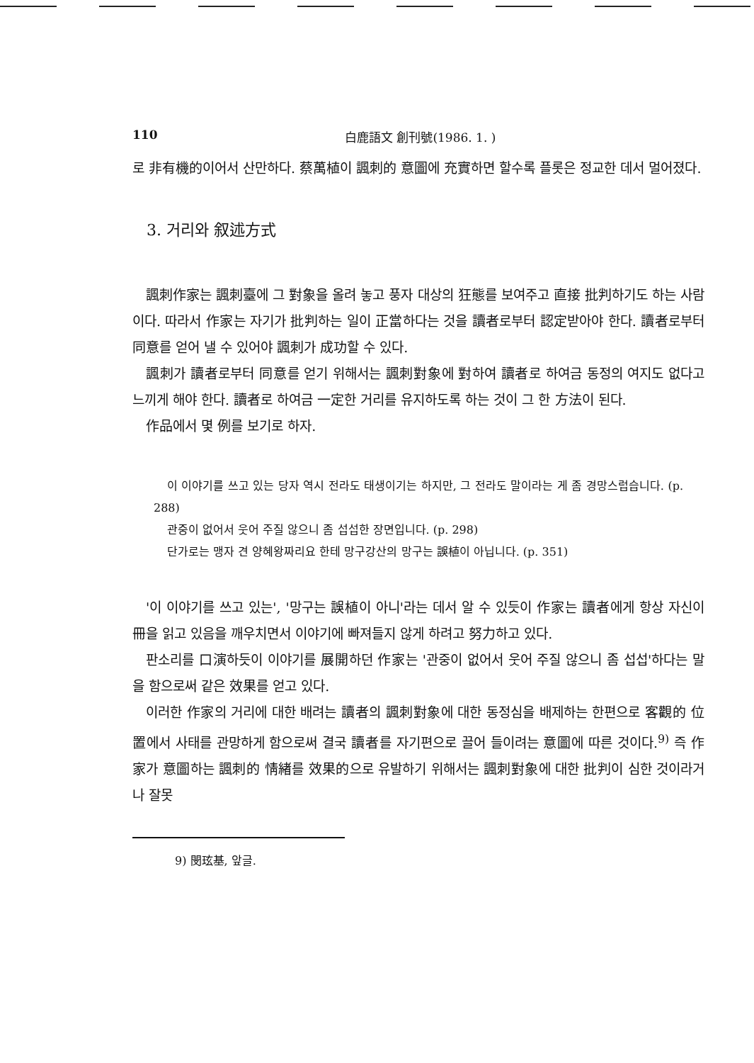110 白鹿語文 創刊號(1986. 1. )
로 非有機的이어서 산만하다. 蔡萬植이 諷刺的 意圖에 充實하면 할수록 플롯은 정교한 데서 멀어졌다.
3. 거리와 叙述方式
諷刺作家는 諷刺臺에 그 對象을 올려 놓고 풍자 대상의 狂態를 보여주고 直接 批判하기도 하는 사람이다. 따라서 作家는 자기가 批判하는 일이 正當하다는 것을 讀者로부터 認定받아야 한다. 讀者로부터 同意를 얻어 낼 수 있어야 諷刺가 成功할 수 있다.
諷刺가 讀者로부터 同意를 얻기 위해서는 諷刺對象에 對하여 讀者로 하여금 동정의 여지도 없다고 느끼게 해야 한다. 讀者로 하여금 一定한 거리를 유지하도록 하는 것이 그 한 方法이 된다.
作品에서 몇 例를 보기로 하자.
이 이야기를 쓰고 있는 당자 역시 전라도 태생이기는 하지만, 그 전라도 말이라는 게 좀 경망스럽습니다. (p. 288)
관중이 없어서 웃어 주질 않으니 좀 섭섭한 장면입니다. (p. 298)
단가로는 맹자 견 양혜왕짜리요 한테 망구강산의 망구는 誤植이 아닙니다. (p. 351)
'이 이야기를 쓰고 있는', '망구는 誤植이 아니'라는 데서 알 수 있듯이 作家는 讀者에게 항상 자신이 冊을 읽고 있음을 깨우치면서 이야기에 빠져들지 않게 하려고 努力하고 있다.
판소리를 口演하듯이 이야기를 展開하던 作家는 '관중이 없어서 웃어 주질 않으니 좀 섭섭'하다는 말을 함으로써 같은 效果를 얻고 있다.
이러한 作家의 거리에 대한 배려는 讀者의 諷刺對象에 대한 동정심을 배제하는 한편으로 客觀的 位置에서 사태를 관망하게 함으로써 결국 讀者를 자기편으로 끌어 들이려는 意圖에 따른 것이다.<sup>9)</sup> 즉 作家가 意圖하는 諷刺的 情緖를 效果的으로 유발하기 위해서는 諷刺對象에 대한 批判이 심한 것이라거나 잘못
9) 閔玹基, 앞글.